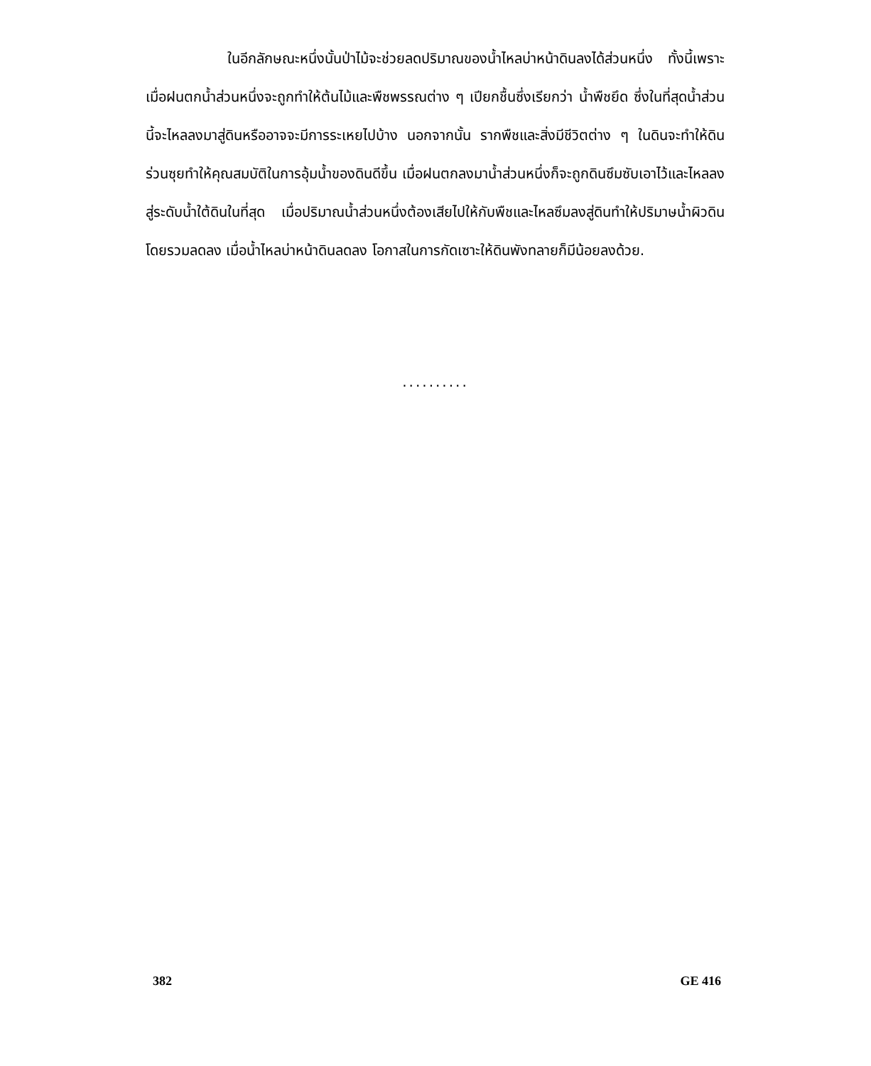ในอีกลักษณะหนึ่งนั้นป่าไม้จะช่วยลดปริมาณของน้ำไหลบ่าหน้าดินลงได้ส่วนหนึ่ง ทั้งนี้เพราะเมื่อฝนตกน้ำส่วนหนึ่งจะถูกทำให้ต้นไม้และพืชพรรณต่าง ๆ เปียกชื้นซึ่งเรียกว่า น้ำพืชยึด ซึ่งในที่สุดน้ำส่วนนี้จะไหลลงมาสู่ดินหรืออาจจะมีการระเหยไปบ้าง นอกจากนั้น รากพืชและสิ่งมีชีวิตต่าง ๆ ในดินจะทำให้ดินร่วนซุยทำให้คุณสมบัติในการอุ้มน้ำของดินดีขึ้น เมื่อฝนตกลงมาน้ำส่วนหนึ่งก็จะถูกดินซึมซับเอาไว้และไหลลงสู่ระดับน้ำใต้ดินในที่สุด เมื่อปริมาณน้ำส่วนหนึ่งต้องเสียไปให้กับพืชและไหลซึมลงสู่ดินทำให้ปริมาษน้ำผิวดินโดยรวมลดลง เมื่อน้ำไหลบ่าหน้าดินลดลง โอกาสในการกัดเซาะให้ดินพังทลายก็มีน้อยลงด้วย.
..........
382 GE 416